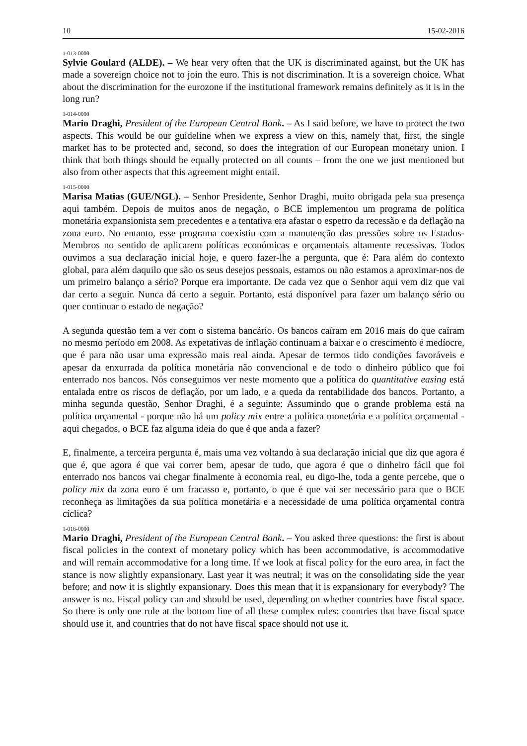10 15-02-2016
1-013-0000
Sylvie Goulard (ALDE). – We hear very often that the UK is discriminated against, but the UK has made a sovereign choice not to join the euro. This is not discrimination. It is a sovereign choice. What about the discrimination for the eurozone if the institutional framework remains definitely as it is in the long run?
1-014-0000
Mario Draghi, President of the European Central Bank. – As I said before, we have to protect the two aspects. This would be our guideline when we express a view on this, namely that, first, the single market has to be protected and, second, so does the integration of our European monetary union. I think that both things should be equally protected on all counts – from the one we just mentioned but also from other aspects that this agreement might entail.
1-015-0000
Marisa Matias (GUE/NGL). – Senhor Presidente, Senhor Draghi, muito obrigada pela sua presença aqui também. Depois de muitos anos de negação, o BCE implementou um programa de política monetária expansionista sem precedentes e a tentativa era afastar o espetro da recessão e da deflação na zona euro. No entanto, esse programa coexistiu com a manutenção das pressões sobre os Estados-Membros no sentido de aplicarem políticas económicas e orçamentais altamente recessivas. Todos ouvimos a sua declaração inicial hoje, e quero fazer-lhe a pergunta, que é: Para além do contexto global, para além daquilo que são os seus desejos pessoais, estamos ou não estamos a aproximar-nos de um primeiro balanço a sério? Porque era importante. De cada vez que o Senhor aqui vem diz que vai dar certo a seguir. Nunca dá certo a seguir. Portanto, está disponível para fazer um balanço sério ou quer continuar o estado de negação?
A segunda questão tem a ver com o sistema bancário. Os bancos caíram em 2016 mais do que caíram no mesmo período em 2008. As expetativas de inflação continuam a baixar e o crescimento é medíocre, que é para não usar uma expressão mais real ainda. Apesar de termos tido condições favoráveis e apesar da enxurrada da política monetária não convencional e de todo o dinheiro público que foi enterrado nos bancos. Nós conseguimos ver neste momento que a política do quantitative easing está entalada entre os riscos de deflação, por um lado, e a queda da rentabilidade dos bancos. Portanto, a minha segunda questão, Senhor Draghi, é a seguinte: Assumindo que o grande problema está na política orçamental - porque não há um policy mix entre a política monetária e a política orçamental - aqui chegados, o BCE faz alguma ideia do que é que anda a fazer?
E, finalmente, a terceira pergunta é, mais uma vez voltando à sua declaração inicial que diz que agora é que é, que agora é que vai correr bem, apesar de tudo, que agora é que o dinheiro fácil que foi enterrado nos bancos vai chegar finalmente à economia real, eu digo-lhe, toda a gente percebe, que o policy mix da zona euro é um fracasso e, portanto, o que é que vai ser necessário para que o BCE reconheça as limitações da sua política monetária e a necessidade de uma política orçamental contra cíclica?
1-016-0000
Mario Draghi, President of the European Central Bank. – You asked three questions: the first is about fiscal policies in the context of monetary policy which has been accommodative, is accommodative and will remain accommodative for a long time. If we look at fiscal policy for the euro area, in fact the stance is now slightly expansionary. Last year it was neutral; it was on the consolidating side the year before; and now it is slightly expansionary. Does this mean that it is expansionary for everybody? The answer is no. Fiscal policy can and should be used, depending on whether countries have fiscal space. So there is only one rule at the bottom line of all these complex rules: countries that have fiscal space should use it, and countries that do not have fiscal space should not use it.